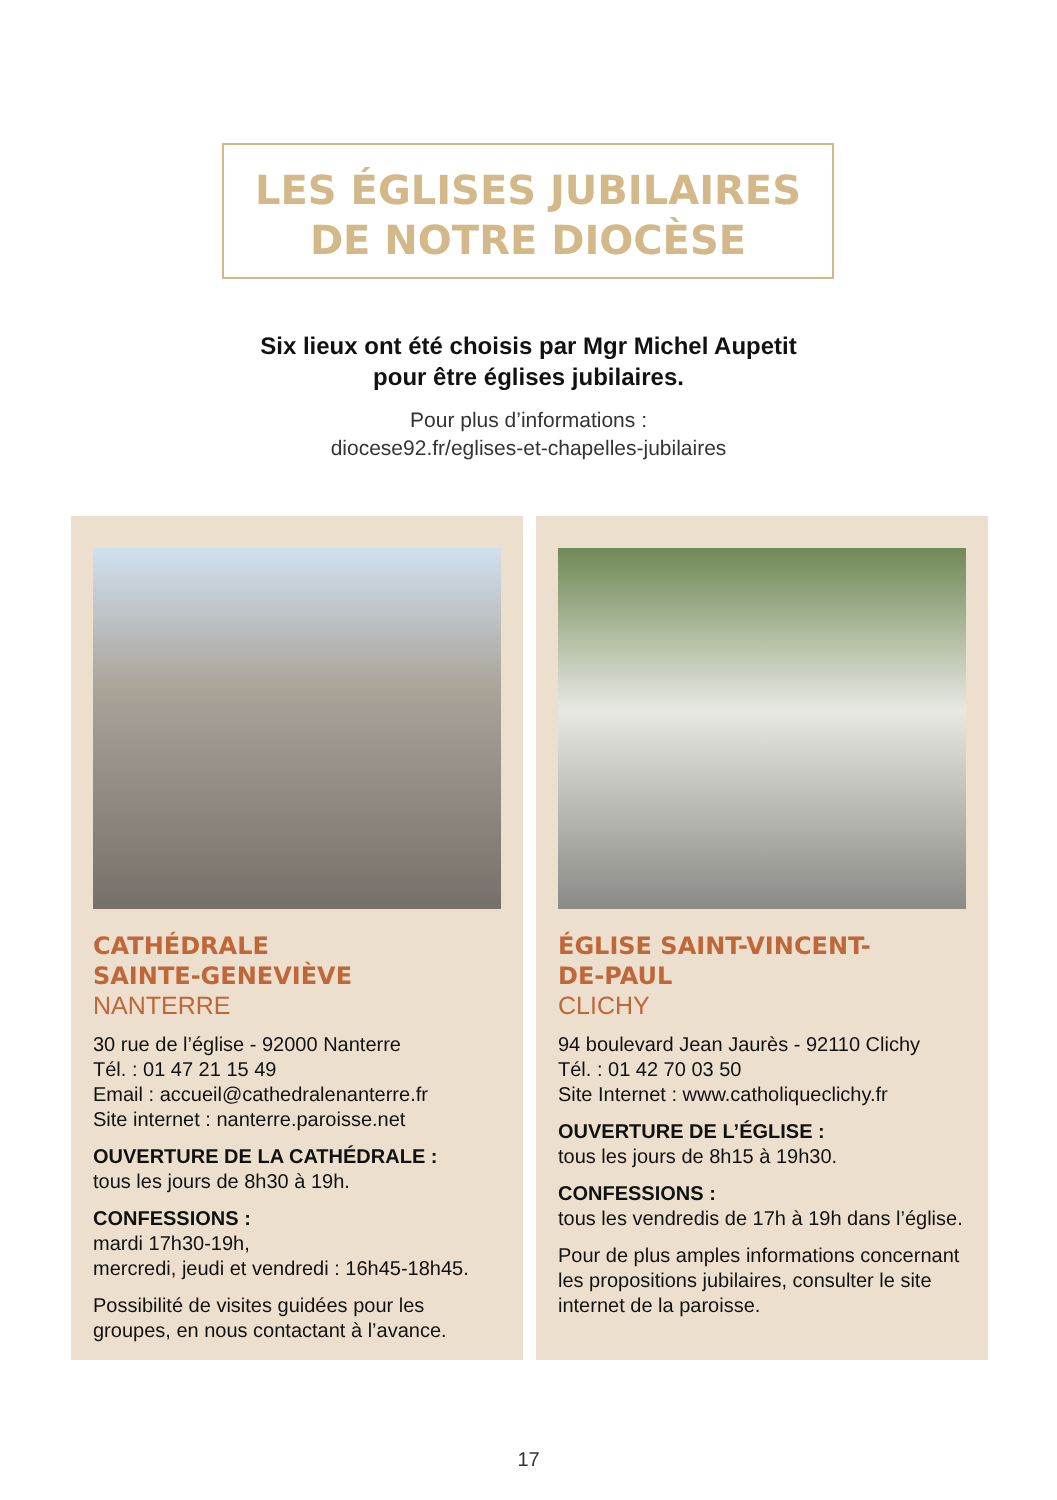LES ÉGLISES JUBILAIRES
DE NOTRE DIOCÈSE
Six lieux ont été choisis par Mgr Michel Aupetit
pour être églises jubilaires.
Pour plus d’informations :
diocese92.fr/eglises-et-chapelles-jubilaires
CATHÉDRALE
SAINTE-GENEVIÈVE
NANTERRE
30 rue de l’église - 92000 Nanterre
Tél. : 01 47 21 15 49
Email : accueil@cathedralenanterre.fr
Site internet : nanterre.paroisse.net
OUVERTURE DE LA CATHÉDRALE :
tous les jours de 8h30 à 19h.
CONFESSIONS :
mardi 17h30-19h,
mercredi, jeudi et vendredi : 16h45-18h45.
Possibilité de visites guidées pour les groupes, en nous contactant à l’avance.
ÉGLISE SAINT-VINCENT-
DE-PAUL
CLICHY
94 boulevard Jean Jaurès - 92110 Clichy
Tél. : 01 42 70 03 50
Site Internet : www.catholiqueclichy.fr
OUVERTURE DE L’ÉGLISE :
tous les jours de 8h15 à 19h30.
CONFESSIONS :
tous les vendredis de 17h à 19h dans l’église.
Pour de plus amples informations concernant les propositions jubilaires, consulter le site internet de la paroisse.
17